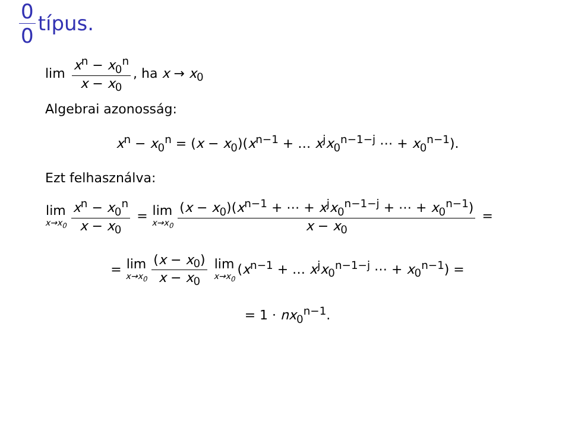0 0 típus.
lim x<sup>n</sup> − x<sub>0</sub><sup>n</sup> x − x<sub>0</sub>, ha x → x<sub>0</sub>
Algebrai azonosság:
x<sup>n</sup> − x<sub>0</sub><sup>n</sup> = (x − x<sub>0</sub>)(x<sup>n−1</sup> + … x<sup>j</sup>x<sub>0</sub><sup>n−1−j</sup> ⋯ + x<sub>0</sub><sup>n−1</sup>).
Ezt felhasználva:
lim x→x<sub>0</sub> x<sup>n</sup> − x<sub>0</sub><sup>n</sup> x − x<sub>0</sub> = lim x→x<sub>0</sub> (x − x<sub>0</sub>)(x<sup>n−1</sup> + ⋯ + x<sup>j</sup>x<sub>0</sub><sup>n−1−j</sup> + ⋯ + x<sub>0</sub><sup>n−1</sup>) x − x<sub>0</sub> =
= lim x→x<sub>0</sub> (x − x<sub>0</sub>) x − x<sub>0</sub> lim x→x<sub>0</sub> (x<sup>n−1</sup> + … x<sup>j</sup>x<sub>0</sub><sup>n−1−j</sup> ⋯ + x<sub>0</sub><sup>n−1</sup>) =
= 1 · nx<sub>0</sub><sup>n−1</sup>.